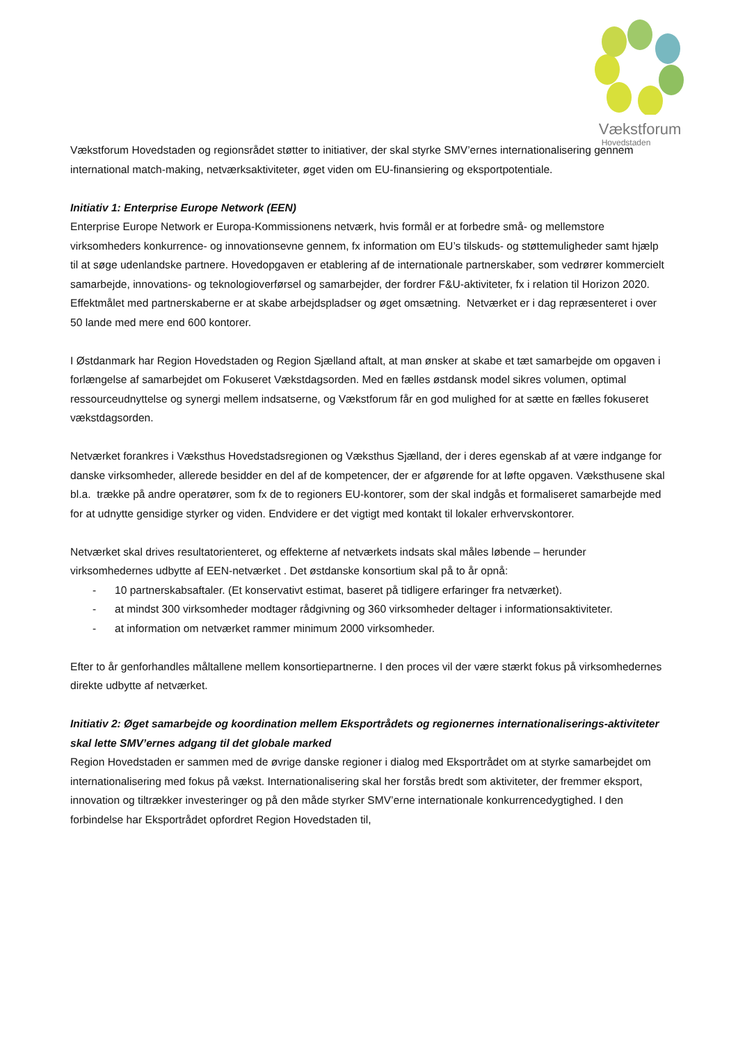Vækstforum
Hovedstaden
Vækstforum Hovedstaden og regionsrådet støtter to initiativer, der skal styrke SMV’ernes internationalisering gennem international match-making, netværksaktiviteter, øget viden om EU-finansiering og eksportpotentiale.
Initiativ 1: Enterprise Europe Network (EEN)
Enterprise Europe Network er Europa-Kommissionens netværk, hvis formål er at forbedre små- og mellemstore virksomheders konkurrence- og innovationsevne gennem, fx information om EU’s tilskuds- og støttemuligheder samt hjælp til at søge udenlandske partnere. Hovedopgaven er etablering af de internationale partnerskaber, som vedrører kommercielt samarbejde, innovations- og teknologioverførsel og samarbejder, der fordrer F&U-aktiviteter, fx i relation til Horizon 2020. Effektmålet med partnerskaberne er at skabe arbejdspladser og øget omsætning. Netværket er i dag repræsenteret i over 50 lande med mere end 600 kontorer.
I Østdanmark har Region Hovedstaden og Region Sjælland aftalt, at man ønsker at skabe et tæt samarbejde om opgaven i forlængelse af samarbejdet om Fokuseret Vækstdagsorden. Med en fælles østdansk model sikres volumen, optimal ressourceudnyttelse og synergi mellem indsatserne, og Vækstforum får en god mulighed for at sætte en fælles fokuseret vækstdagsorden.
Netværket forankres i Væksthus Hovedstadsregionen og Væksthus Sjælland, der i deres egenskab af at være indgange for danske virksomheder, allerede besidder en del af de kompetencer, der er afgørende for at løfte opgaven. Væksthusene skal bl.a. trække på andre operatører, som fx de to regioners EU-kontorer, som der skal indgås et formaliseret samarbejde med for at udnytte gensidige styrker og viden. Endvidere er det vigtigt med kontakt til lokaler erhvervskontorer.
Netværket skal drives resultatorienteret, og effekterne af netværkets indsats skal måles løbende – herunder virksomhedernes udbytte af EEN-netværket . Det østdanske konsortium skal på to år opnå:
- 10 partnerskabsaftaler. (Et konservativt estimat, baseret på tidligere erfaringer fra netværket).
- at mindst 300 virksomheder modtager rådgivning og 360 virksomheder deltager i informationsaktiviteter.
- at information om netværket rammer minimum 2000 virksomheder.
Efter to år genforhandles måltallene mellem konsortiepartnerne. I den proces vil der være stærkt fokus på virksomhedernes direkte udbytte af netværket.
Initiativ 2: Øget samarbejde og koordination mellem Eksportrådets og regionernes internationaliserings-aktiviteter skal lette SMV’ernes adgang til det globale marked
Region Hovedstaden er sammen med de øvrige danske regioner i dialog med Eksportrådet om at styrke samarbejdet om internationalisering med fokus på vækst. Internationalisering skal her forstås bredt som aktiviteter, der fremmer eksport, innovation og tiltrækker investeringer og på den måde styrker SMV’erne internationale konkurrencedygtighed. I den forbindelse har Eksportrådet opfordret Region Hovedstaden til,